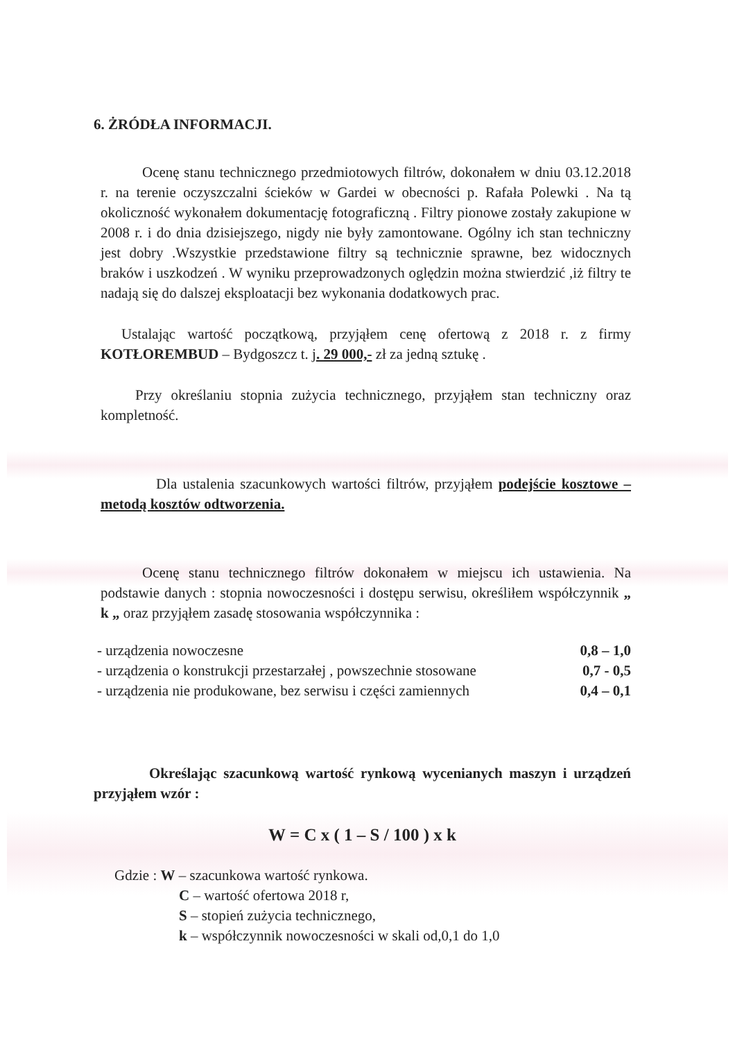6. ŻRÓDŁA INFORMACJI.
Ocenę stanu technicznego przedmiotowych filtrów, dokonałem w dniu 03.12.2018 r. na terenie oczyszczalni ścieków w Gardei w obecności p. Rafała Polewki . Na tą okoliczność wykonałem dokumentację fotograficzną . Filtry pionowe zostały zakupione w 2008 r. i do dnia dzisiejszego, nigdy nie były zamontowane. Ogólny ich stan techniczny jest dobry .Wszystkie przedstawione filtry są technicznie sprawne, bez widocznych braków i uszkodzeń . W wyniku przeprowadzonych oględzin można stwierdzić ,iż filtry te nadają się do dalszej eksploatacji bez wykonania dodatkowych prac.
Ustalając wartość początkową, przyjąłem cenę ofertową z 2018 r. z firmy KOTŁOREMBUD – Bydgoszcz t. j. 29 000,- zł za jedną sztukę .
Przy określaniu stopnia zużycia technicznego, przyjąłem stan techniczny oraz kompletność.
Dla ustalenia szacunkowych wartości filtrów, przyjąłem podejście kosztowe – metodą kosztów odtworzenia.
Ocenę stanu technicznego filtrów dokonałem w miejscu ich ustawienia. Na podstawie danych : stopnia nowoczesności i dostępu serwisu, określiłem współczynnik „ k „ oraz przyjąłem zasadę stosowania współczynnika :
| - urządzenia nowoczesne | 0,8 – 1,0 |
| - urządzenia o konstrukcji przestarzałej , powszechnie stosowane | 0,7 - 0,5 |
| - urządzenia nie produkowane, bez serwisu i części zamiennych | 0,4 – 0,1 |
Określając szacunkową wartość rynkową wycenianych maszyn i urządzeń przyjąłem wzór :
W = C x ( 1 – S / 100 ) x k
Gdzie : W – szacunkowa wartość rynkowa.
C – wartość ofertowa 2018 r,
S – stopień zużycia technicznego,
k – współczynnik nowoczesności w skali od,0,1 do 1,0